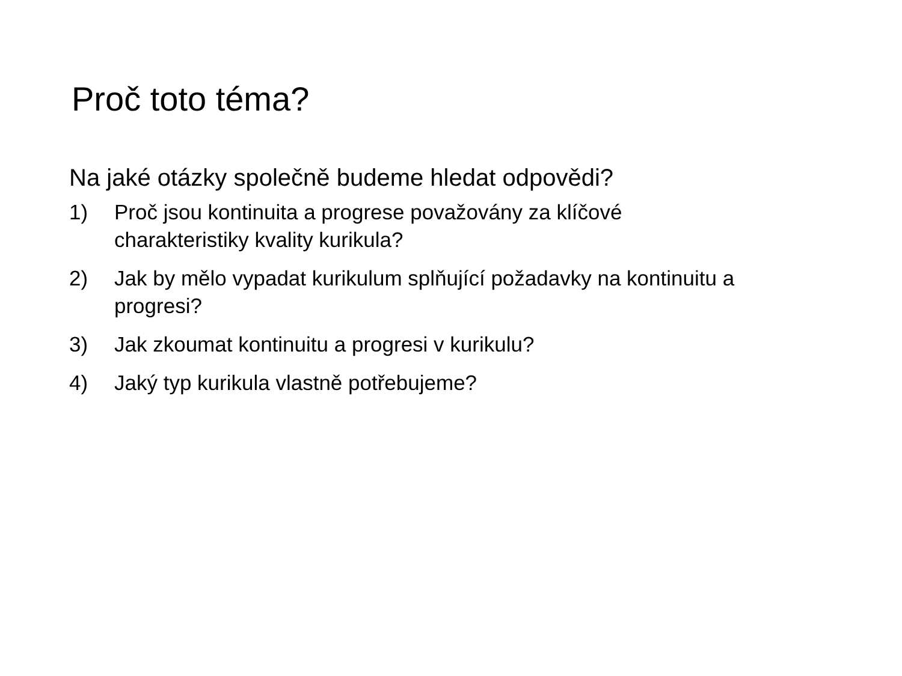Proč toto téma?
Na jaké otázky společně budeme hledat odpovědi?
1) Proč jsou kontinuita a progrese považovány za klíčové
charakteristiky kvality kurikula?
2) Jak by mělo vypadat kurikulum splňující požadavky na kontinuitu a progresi?
3) Jak zkoumat kontinuitu a progresi v kurikulu?
4) Jaký typ kurikula vlastně potřebujeme?